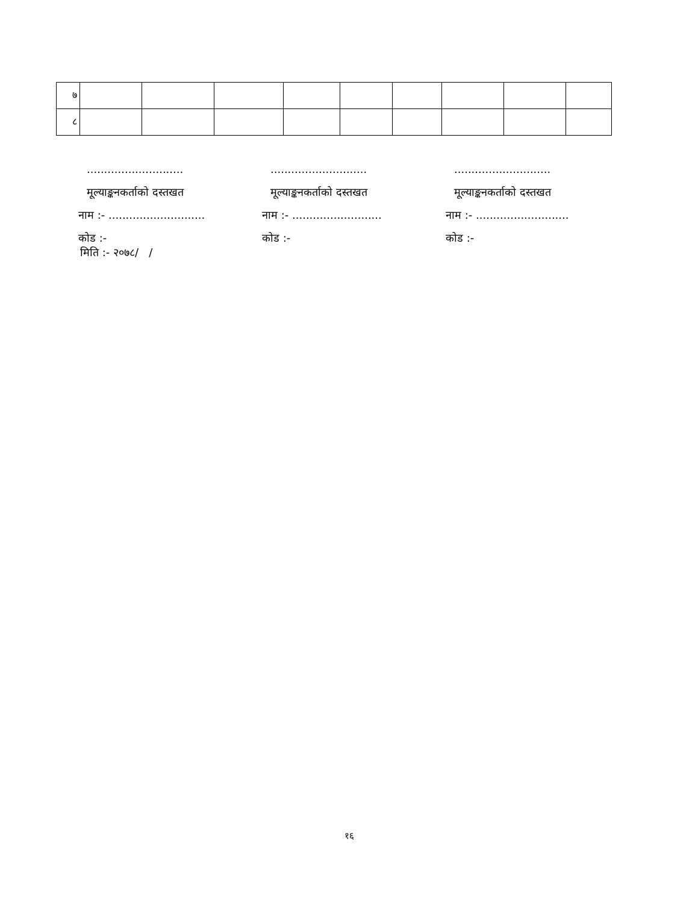| ७ | | | | | | | | | |
| ८ | | | | | | | | | |
............................
मूल्याङ्कनकर्ताको दस्तखत
नाम :- ............................
कोड :-
............................
मूल्याङ्कनकर्ताको दस्तखत
नाम :- ..........................
कोड :-
............................
मूल्याङ्कनकर्ताको दस्तखत
नाम :- ...........................
कोड :-
मिति :- २०७८/ /
१६